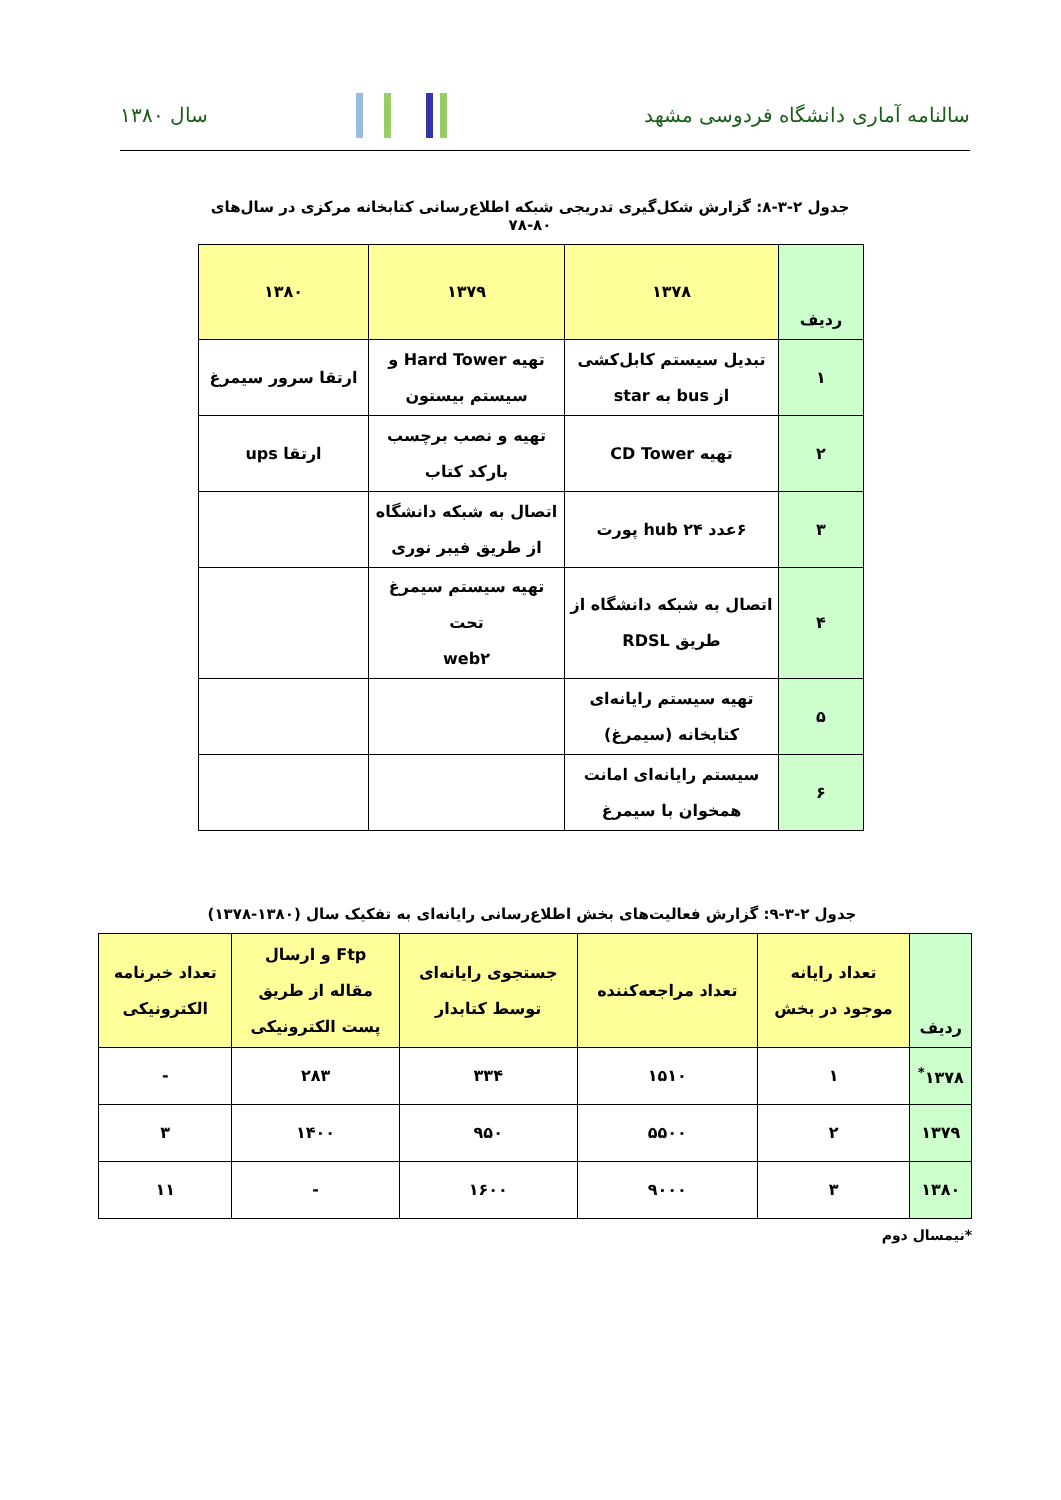سالنامه آماری دانشگاه فردوسی مشهد
سال ۱۳۸۰
جدول ۲-۳-۸: گزارش شکل‌گیری تدریجی شبکه اطلاع‌رسانی کتابخانه مرکزی در سال‌های ۸۰-۷۸
| ردیف | ۱۳۷۸ | ۱۳۷۹ | ۱۳۸۰ |
| --- | --- | --- | --- |
| ۱ | تبدیل سیستم کابل‌کشی از bus به star | تهیه Hard Tower و سیستم بیستون | ارتقا سرور سیمرغ |
| ۲ | تهیه CD Tower | تهیه و نصب برچسب بارکد کتاب | ارتقا ups |
| ۳ | ۶عدد hub ۲۴ پورت | اتصال به شبکه دانشگاه از طریق فیبر نوری | |
| ۴ | اتصال به شبکه دانشگاه از طریق RDSL | تهیه سیستم سیمرغ تحت web۲ | |
| ۵ | تهیه سیستم رایانه‌ای کتابخانه (سیمرغ) | | |
| ۶ | سیستم رایانه‌ای امانت همخوان با سیمرغ | | |
جدول ۲-۳-۹: گزارش فعالیت‌های بخش اطلاع‌رسانی رایانه‌ای به تفکیک سال (۱۳۸۰-۱۳۷۸)
| ردیف | تعداد رایانه موجود در بخش | تعداد مراجعه‌کننده | جستجوی رایانه‌ای توسط کتابدار | Ftp و ارسال مقاله از طریق پست الکترونیکی | تعداد خبرنامه الکترونیکی |
| --- | --- | --- | --- | --- | --- |
| ۱۳۷۸<sup>*</sup> | ۱ | ۱۵۱۰ | ۳۳۴ | ۲۸۳ | - |
| ۱۳۷۹ | ۲ | ۵۵۰۰ | ۹۵۰ | ۱۴۰۰ | ۳ |
| ۱۳۸۰ | ۳ | ۹۰۰۰ | ۱۶۰۰ | - | ۱۱ |
*نیمسال دوم